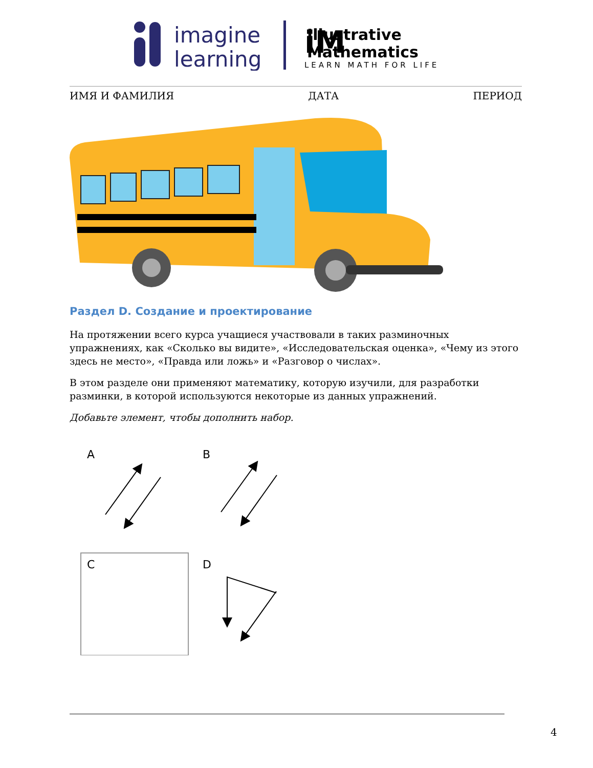imagine
learning
Illustrative
Mathematics
LEARN MATH FOR LIFE
iM
ИМЯ И ФАМИЛИЯ ДАТА ПЕРИОД
Раздел D. Создание и проектирование
На протяжении всего курса учащиеся участвовали в таких разминочных упражнениях, как «Сколько вы видите», «Исследовательская оценка», «Чему из этого здесь не место», «Правда или ложь» и «Разговор о числах».
В этом разделе они применяют математику, которую изучили, для разработки разминки, в которой используются некоторые из данных упражнений.
Добавьте элемент, чтобы дополнить набор.
A
B
C
D
4